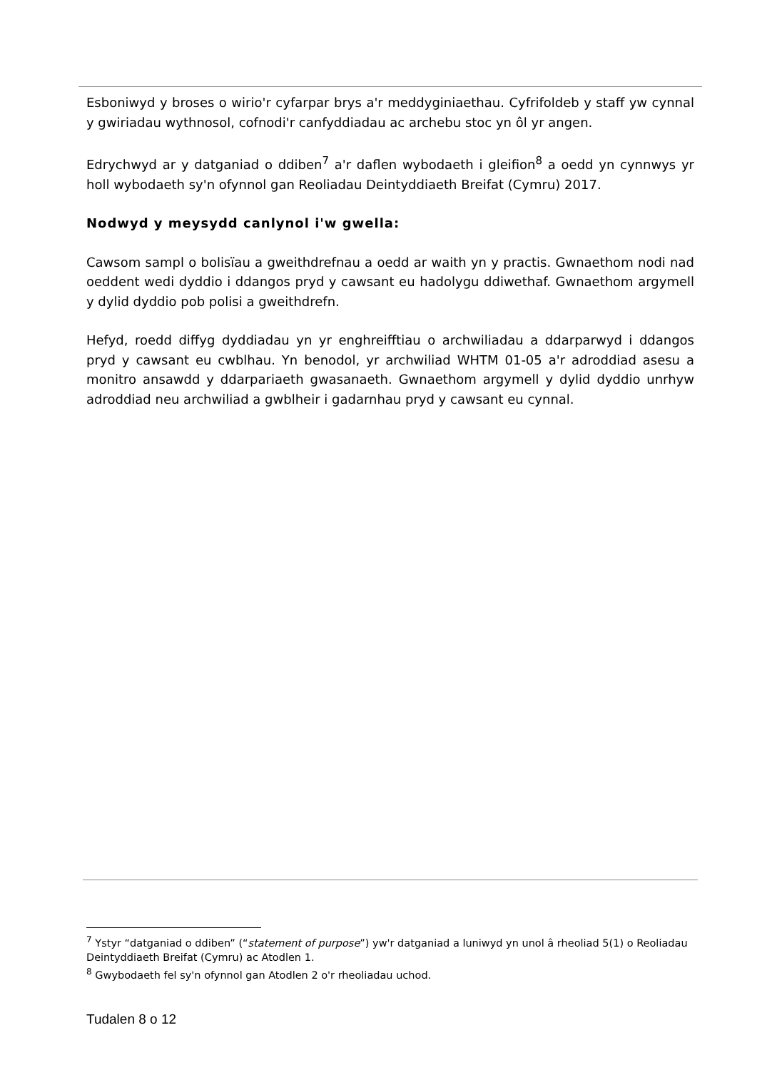Esboniwyd y broses o wirio'r cyfarpar brys a'r meddyginiaethau. Cyfrifoldeb y staff yw cynnal y gwiriadau wythnosol, cofnodi'r canfyddiadau ac archebu stoc yn ôl yr angen.
Edrychwyd ar y datganiad o ddiben<sup>7</sup> a'r daflen wybodaeth i gleifion<sup>8</sup> a oedd yn cynnwys yr holl wybodaeth sy'n ofynnol gan Reoliadau Deintyddiaeth Breifat (Cymru) 2017.
Nodwyd y meysydd canlynol i'w gwella:
Cawsom sampl o bolisïau a gweithdrefnau a oedd ar waith yn y practis. Gwnaethom nodi nad oeddent wedi dyddio i ddangos pryd y cawsant eu hadolygu ddiwethaf. Gwnaethom argymell y dylid dyddio pob polisi a gweithdrefn.
Hefyd, roedd diffyg dyddiadau yn yr enghreifftiau o archwiliadau a ddarparwyd i ddangos pryd y cawsant eu cwblhau. Yn benodol, yr archwiliad WHTM 01-05 a'r adroddiad asesu a monitro ansawdd y ddarpariaeth gwasanaeth. Gwnaethom argymell y dylid dyddio unrhyw adroddiad neu archwiliad a gwblheir i gadarnhau pryd y cawsant eu cynnal.
<sup>7</sup> Ystyr “datganiad o ddiben” (“statement of purpose”) yw'r datganiad a luniwyd yn unol â rheoliad 5(1) o Reoliadau Deintyddiaeth Breifat (Cymru) ac Atodlen 1.
<sup>8</sup> Gwybodaeth fel sy'n ofynnol gan Atodlen 2 o'r rheoliadau uchod.
Tudalen 8 o 12